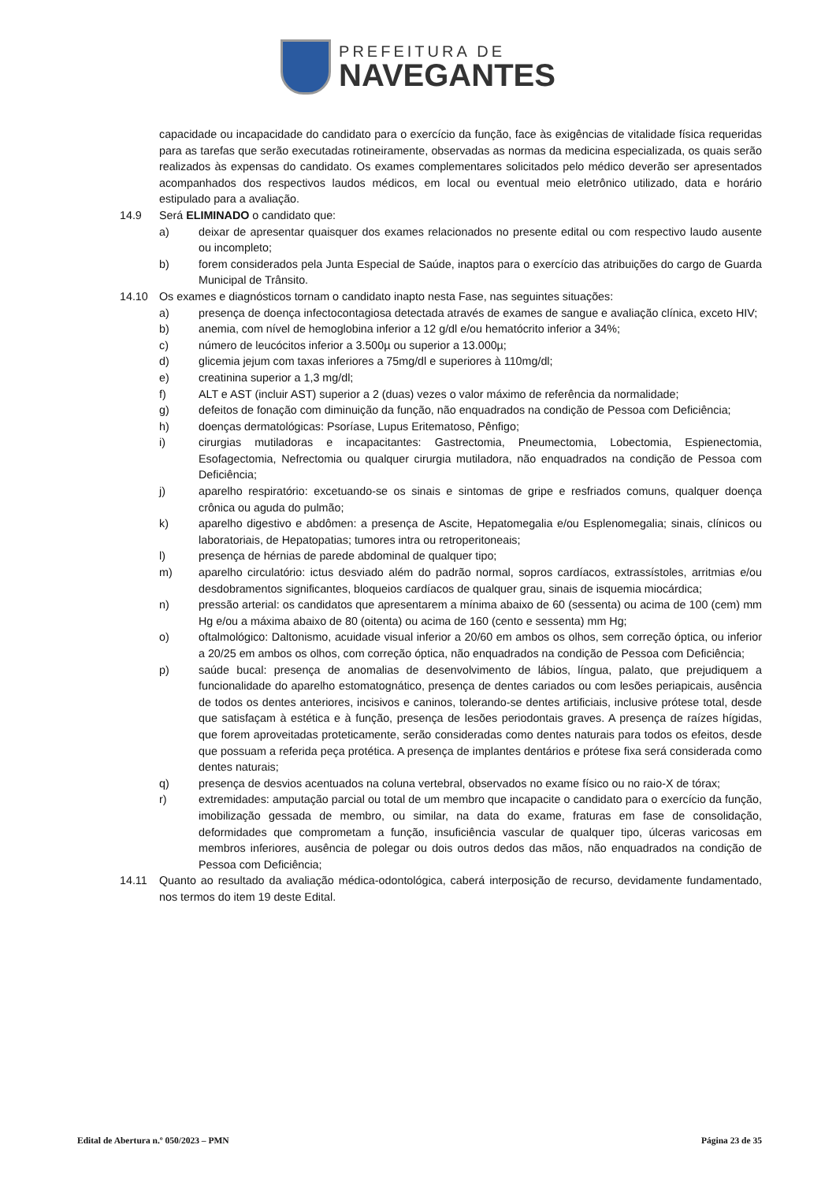PREFEITURA DE
NAVEGANTES
capacidade ou incapacidade do candidato para o exercício da função, face às exigências de vitalidade física requeridas para as tarefas que serão executadas rotineiramente, observadas as normas da medicina especializada, os quais serão realizados às expensas do candidato. Os exames complementares solicitados pelo médico deverão ser apresentados acompanhados dos respectivos laudos médicos, em local ou eventual meio eletrônico utilizado, data e horário estipulado para a avaliação.
14.9 Será ELIMINADO o candidato que:
a) deixar de apresentar quaisquer dos exames relacionados no presente edital ou com respectivo laudo ausente ou incompleto;
b) forem considerados pela Junta Especial de Saúde, inaptos para o exercício das atribuições do cargo de Guarda Municipal de Trânsito.
14.10 Os exames e diagnósticos tornam o candidato inapto nesta Fase, nas seguintes situações:
a) presença de doença infectocontagiosa detectada através de exames de sangue e avaliação clínica, exceto HIV;
b) anemia, com nível de hemoglobina inferior a 12 g/dl e/ou hematócrito inferior a 34%;
c) número de leucócitos inferior a 3.500µ ou superior a 13.000µ;
d) glicemia jejum com taxas inferiores a 75mg/dl e superiores à 110mg/dl;
e) creatinina superior a 1,3 mg/dl;
f) ALT e AST (incluir AST) superior a 2 (duas) vezes o valor máximo de referência da normalidade;
g) defeitos de fonação com diminuição da função, não enquadrados na condição de Pessoa com Deficiência;
h) doenças dermatológicas: Psoríase, Lupus Eritematoso, Pênfigo;
i) cirurgias mutiladoras e incapacitantes: Gastrectomia, Pneumectomia, Lobectomia, Espienectomia, Esofagectomia, Nefrectomia ou qualquer cirurgia mutiladora, não enquadrados na condição de Pessoa com Deficiência;
j) aparelho respiratório: excetuando-se os sinais e sintomas de gripe e resfriados comuns, qualquer doença crônica ou aguda do pulmão;
k) aparelho digestivo e abdômen: a presença de Ascite, Hepatomegalia e/ou Esplenomegalia; sinais, clínicos ou laboratoriais, de Hepatopatias; tumores intra ou retroperitoneais;
l) presença de hérnias de parede abdominal de qualquer tipo;
m) aparelho circulatório: ictus desviado além do padrão normal, sopros cardíacos, extrassístoles, arritmias e/ou desdobramentos significantes, bloqueios cardíacos de qualquer grau, sinais de isquemia miocárdica;
n) pressão arterial: os candidatos que apresentarem a mínima abaixo de 60 (sessenta) ou acima de 100 (cem) mm Hg e/ou a máxima abaixo de 80 (oitenta) ou acima de 160 (cento e sessenta) mm Hg;
o) oftalmológico: Daltonismo, acuidade visual inferior a 20/60 em ambos os olhos, sem correção óptica, ou inferior a 20/25 em ambos os olhos, com correção óptica, não enquadrados na condição de Pessoa com Deficiência;
p) saúde bucal: presença de anomalias de desenvolvimento de lábios, língua, palato, que prejudiquem a funcionalidade do aparelho estomatognático, presença de dentes cariados ou com lesões periapicais, ausência de todos os dentes anteriores, incisivos e caninos, tolerando-se dentes artificiais, inclusive prótese total, desde que satisfaçam à estética e à função, presença de lesões periodontais graves. A presença de raízes hígidas, que forem aproveitadas proteticamente, serão consideradas como dentes naturais para todos os efeitos, desde que possuam a referida peça protética. A presença de implantes dentários e prótese fixa será considerada como dentes naturais;
q) presença de desvios acentuados na coluna vertebral, observados no exame físico ou no raio-X de tórax;
r) extremidades: amputação parcial ou total de um membro que incapacite o candidato para o exercício da função, imobilização gessada de membro, ou similar, na data do exame, fraturas em fase de consolidação, deformidades que comprometam a função, insuficiência vascular de qualquer tipo, úlceras varicosas em membros inferiores, ausência de polegar ou dois outros dedos das mãos, não enquadrados na condição de Pessoa com Deficiência;
14.11 Quanto ao resultado da avaliação médica-odontológica, caberá interposição de recurso, devidamente fundamentado, nos termos do item 19 deste Edital.
Edital de Abertura n.º 050/2023 – PMN Página 23 de 35